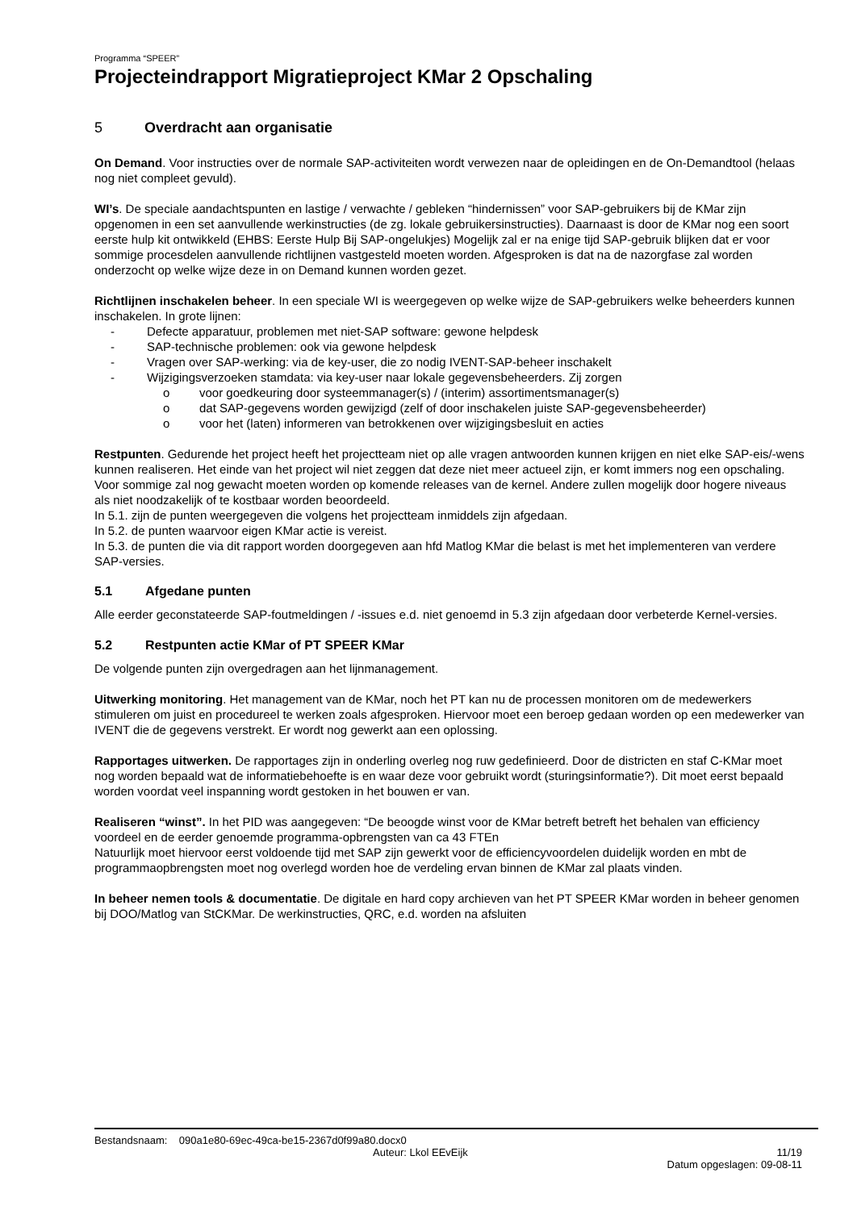Programma “SPEER”
Projecteindrapport Migratieproject KMar 2 Opschaling
5 Overdracht aan organisatie
On Demand. Voor instructies over de normale SAP-activiteiten wordt verwezen naar de opleidingen en de On-Demandtool (helaas nog niet compleet gevuld).
WI’s. De speciale aandachtspunten en lastige / verwachte / gebleken “hindernissen” voor SAP-gebruikers bij de KMar zijn opgenomen in een set aanvullende werkinstructies (de zg. lokale gebruikersinstructies). Daarnaast is door de KMar nog een soort eerste hulp kit ontwikkeld (EHBS: Eerste Hulp Bij SAP-ongelukjes) Mogelijk zal er na enige tijd SAP-gebruik blijken dat er voor sommige procesdelen aanvullende richtlijnen vastgesteld moeten worden. Afgesproken is dat na de nazorgfase zal worden onderzocht op welke wijze deze in on Demand kunnen worden gezet.
Richtlijnen inschakelen beheer. In een speciale WI is weergegeven op welke wijze de SAP-gebruikers welke beheerders kunnen inschakelen. In grote lijnen:
-Defecte apparatuur, problemen met niet-SAP software: gewone helpdesk
-SAP-technische problemen: ook via gewone helpdesk
-Vragen over SAP-werking: via de key-user, die zo nodig IVENT-SAP-beheer inschakelt
-Wijzigingsverzoeken stamdata: via key-user naar lokale gegevensbeheerders. Zij zorgen
ovoor goedkeuring door systeemmanager(s) / (interim) assortimentsmanager(s)
odat SAP-gegevens worden gewijzigd (zelf of door inschakelen juiste SAP-gegevensbeheerder)
ovoor het (laten) informeren van betrokkenen over wijzigingsbesluit en acties
Restpunten. Gedurende het project heeft het projectteam niet op alle vragen antwoorden kunnen krijgen en niet elke SAP-eis/-wens kunnen realiseren. Het einde van het project wil niet zeggen dat deze niet meer actueel zijn, er komt immers nog een opschaling. Voor sommige zal nog gewacht moeten worden op komende releases van de kernel. Andere zullen mogelijk door hogere niveaus als niet noodzakelijk of te kostbaar worden beoordeeld.
In 5.1. zijn de punten weergegeven die volgens het projectteam inmiddels zijn afgedaan.
In 5.2. de punten waarvoor eigen KMar actie is vereist.
In 5.3. de punten die via dit rapport worden doorgegeven aan hfd Matlog KMar die belast is met het implementeren van verdere SAP-versies.
5.1 Afgedane punten
Alle eerder geconstateerde SAP-foutmeldingen / -issues e.d. niet genoemd in 5.3 zijn afgedaan door verbeterde Kernel-versies.
5.2 Restpunten actie KMar of PT SPEER KMar
De volgende punten zijn overgedragen aan het lijnmanagement.
Uitwerking monitoring. Het management van de KMar, noch het PT kan nu de processen monitoren om de medewerkers stimuleren om juist en procedureel te werken zoals afgesproken. Hiervoor moet een beroep gedaan worden op een medewerker van IVENT die de gegevens verstrekt. Er wordt nog gewerkt aan een oplossing.
Rapportages uitwerken. De rapportages zijn in onderling overleg nog ruw gedefinieerd. Door de districten en staf C-KMar moet nog worden bepaald wat de informatiebehoefte is en waar deze voor gebruikt wordt (sturingsinformatie?). Dit moet eerst bepaald worden voordat veel inspanning wordt gestoken in het bouwen er van.
Realiseren “winst”. In het PID was aangegeven: “De beoogde winst voor de KMar betreft betreft het behalen van efficiency voordeel en de eerder genoemde programma-opbrengsten van ca 43 FTEn
Natuurlijk moet hiervoor eerst voldoende tijd met SAP zijn gewerkt voor de efficiencyvoordelen duidelijk worden en mbt de programmaopbrengsten moet nog overlegd worden hoe de verdeling ervan binnen de KMar zal plaats vinden.
In beheer nemen tools & documentatie. De digitale en hard copy archieven van het PT SPEER KMar worden in beheer genomen bij DOO/Matlog van StCKMar. De werkinstructies, QRC, e.d. worden na afsluiten
Bestandsnaam: 090a1e80-69ec-49ca-be15-2367d0f99a80.docx0
Auteur: Lkol EEvEijk 11/19
Datum opgeslagen: 09-08-11